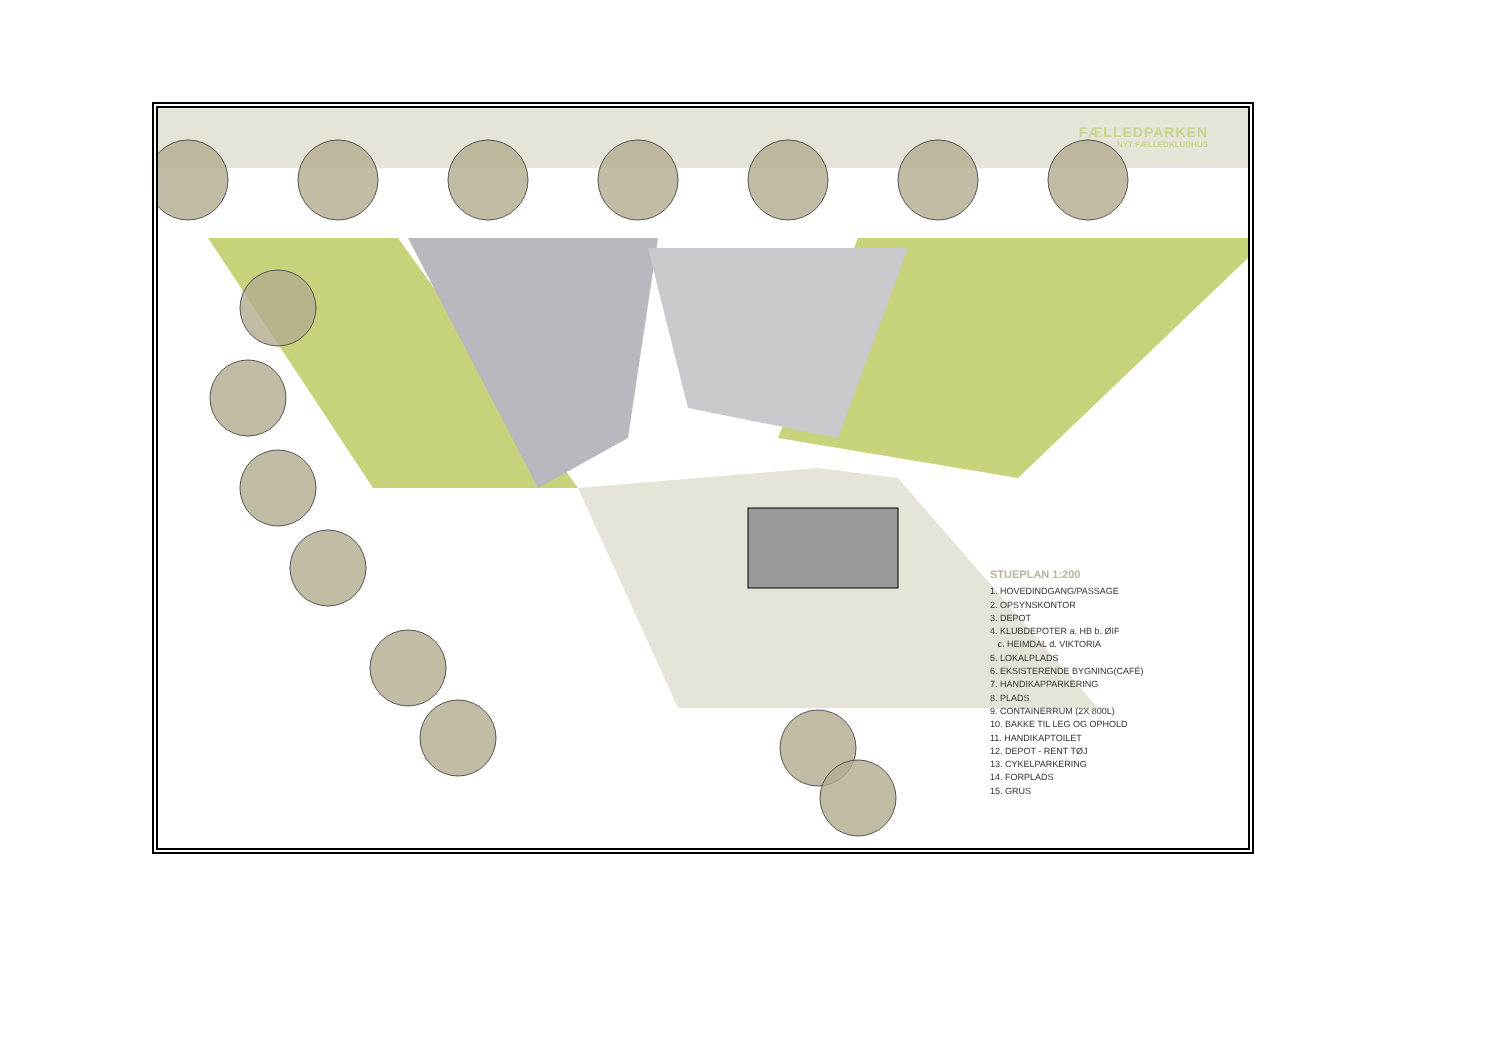FÆLLEDPARKEN
NYT FÆLLEDKLUBHUS
STUEPLAN 1:200
1. HOVEDINDGANG/PASSAGE
2. OPSYNSKONTOR
3. DEPOT
4. KLUBDEPOTER a. HB b. ØIF
c. HEIMDAL d. VIKTORIA
5. LOKALPLADS
6. EKSISTERENDE BYGNING(CAFÉ)
7. HANDIKAPPARKERING
8. PLADS
9. CONTAINERRUM (2X 800L)
10. BAKKE TIL LEG OG OPHOLD
11. HANDIKAPTOILET
12. DEPOT - RENT TØJ
13. CYKELPARKERING
14. FORPLADS
15. GRUS